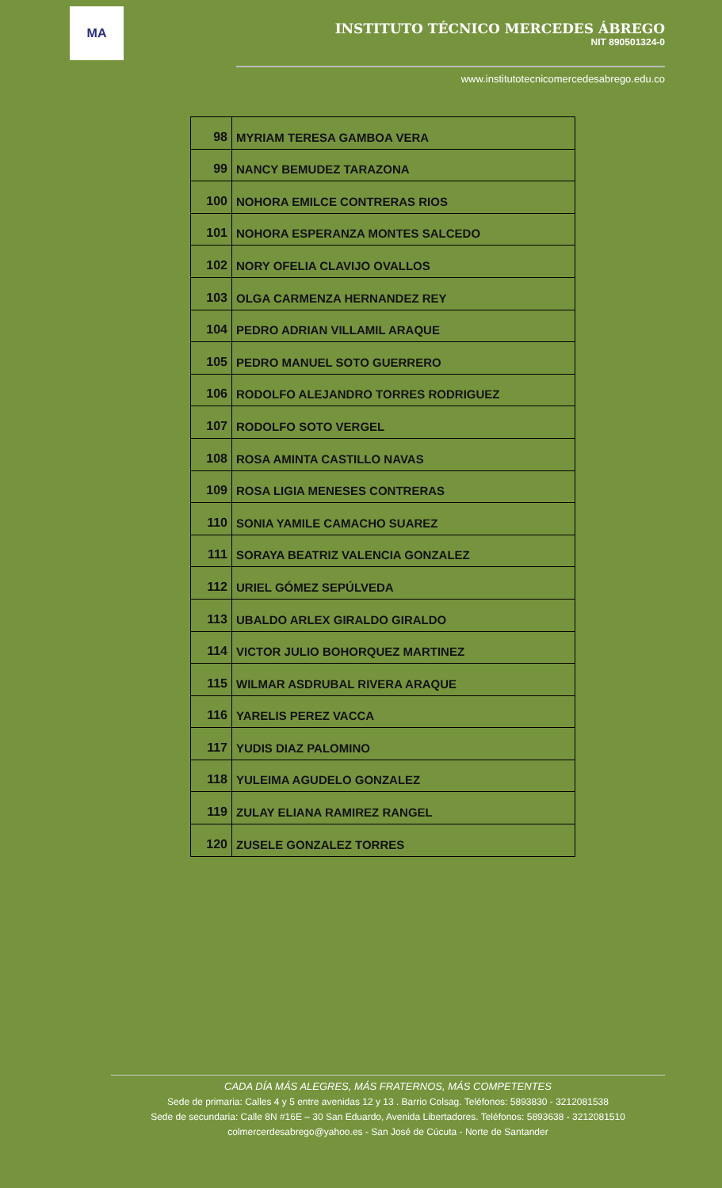MA
INSTITUTO TÉCNICO MERCEDES ÁBREGO
NIT 890501324-0
www.institutotecnicomercedesabrego.edu.co
| 98 | MYRIAM TERESA GAMBOA VERA |
| 99 | NANCY BEMUDEZ TARAZONA |
| 100 | NOHORA EMILCE CONTRERAS RIOS |
| 101 | NOHORA ESPERANZA MONTES SALCEDO |
| 102 | NORY OFELIA CLAVIJO OVALLOS |
| 103 | OLGA CARMENZA HERNANDEZ REY |
| 104 | PEDRO ADRIAN VILLAMIL ARAQUE |
| 105 | PEDRO MANUEL SOTO GUERRERO |
| 106 | RODOLFO ALEJANDRO TORRES RODRIGUEZ |
| 107 | RODOLFO SOTO VERGEL |
| 108 | ROSA AMINTA CASTILLO NAVAS |
| 109 | ROSA LIGIA MENESES CONTRERAS |
| 110 | SONIA YAMILE CAMACHO SUAREZ |
| 111 | SORAYA BEATRIZ VALENCIA GONZALEZ |
| 112 | URIEL GÓMEZ SEPÚLVEDA |
| 113 | UBALDO ARLEX GIRALDO GIRALDO |
| 114 | VICTOR JULIO BOHORQUEZ MARTINEZ |
| 115 | WILMAR ASDRUBAL RIVERA ARAQUE |
| 116 | YARELIS PEREZ VACCA |
| 117 | YUDIS DIAZ PALOMINO |
| 118 | YULEIMA AGUDELO GONZALEZ |
| 119 | ZULAY ELIANA RAMIREZ RANGEL |
| 120 | ZUSELE GONZALEZ TORRES |
CADA DÍA MÁS ALEGRES, MÁS FRATERNOS, MÁS COMPETENTES
Sede de primaria: Calles 4 y 5 entre avenidas 12 y 13 . Barrio Colsag. Teléfonos: 5893830 - 3212081538
Sede de secundaria: Calle 8N #16E – 30 San Eduardo, Avenida Libertadores. Teléfonos: 5893638 - 3212081510
colmercerdesabrego@yahoo.es - San José de Cúcuta - Norte de Santander